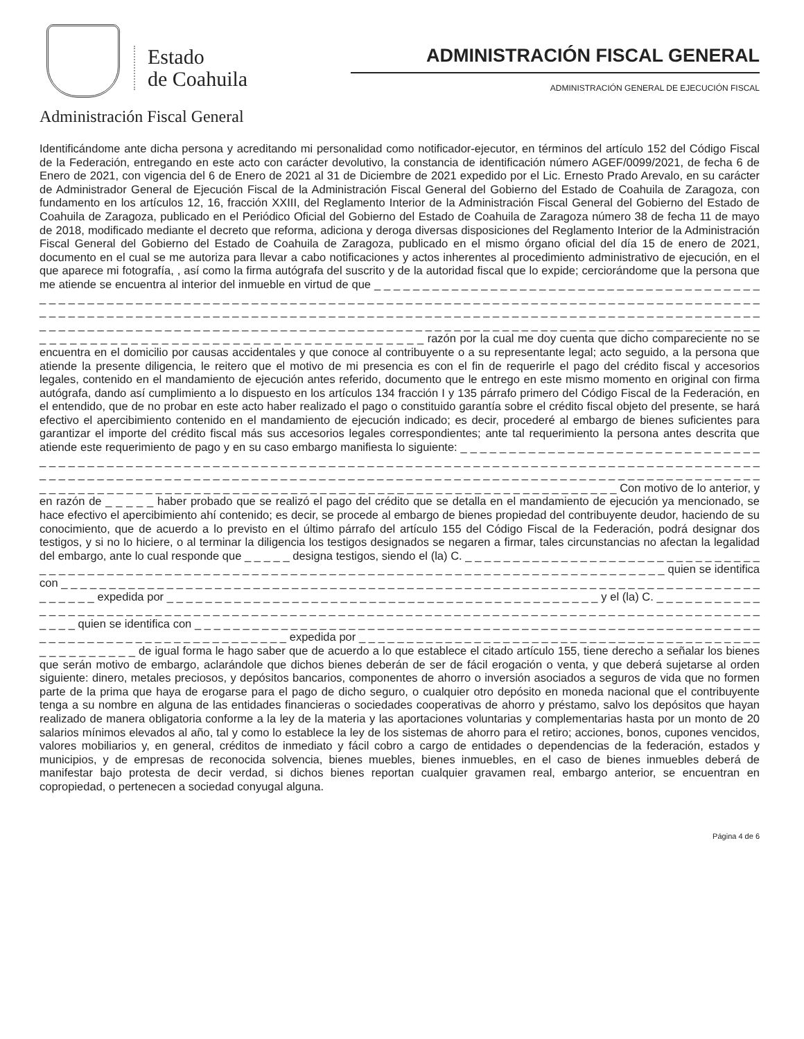Estado
de Coahuila
Administración Fiscal General
ADMINISTRACIÓN FISCAL GENERAL
ADMINISTRACIÓN GENERAL DE EJECUCIÓN FISCAL
Identificándome ante dicha persona y acreditando mi personalidad como notificador-ejecutor, en términos del artículo 152 del Código Fiscal de la Federación, entregando en este acto con carácter devolutivo, la constancia de identificación número AGEF/0099/2021, de fecha 6 de Enero de 2021, con vigencia del 6 de Enero de 2021 al 31 de Diciembre de 2021 expedido por el Lic. Ernesto Prado Arevalo, en su carácter de Administrador General de Ejecución Fiscal de la Administración Fiscal General del Gobierno del Estado de Coahuila de Zaragoza, con fundamento en los artículos 12, 16, fracción XXIII, del Reglamento Interior de la Administración Fiscal General del Gobierno del Estado de Coahuila de Zaragoza, publicado en el Periódico Oficial del Gobierno del Estado de Coahuila de Zaragoza número 38 de fecha 11 de mayo de 2018, modificado mediante el decreto que reforma, adiciona y deroga diversas disposiciones del Reglamento Interior de la Administración Fiscal General del Gobierno del Estado de Coahuila de Zaragoza, publicado en el mismo órgano oficial del día 15 de enero de 2021, documento en el cual se me autoriza para llevar a cabo notificaciones y actos inherentes al procedimiento administrativo de ejecución, en el que aparece mi fotografía, , así como la firma autógrafa del suscrito y de la autoridad fiscal que lo expide; cerciorándome que la persona que me atiende se encuentra al interior del inmueble en virtud de que _ _ _ _ _ _ _ _ _ _ _ _ _ _ _ _ _ _ _ _ _ _ _ _ _ _ _ _ _ _ _ _ _ _ _ _ _ _ _ _ _ _ _ _ _ _ _ _ _ _ _ _ _ _ _ _ _ _ _ _ _ _ _ _ _ _ _ _ _ _ _ _ _ _ _ _ _ _ _ _ _ _ _ _ _ _ _ _ _ _ _ _ _ _ _ _ _ _ _ _ _ _ _ _ _ _ _ _ _ _ _ _ _ _ _ _ _ _ _ _ _ _ _ _ _ _ _ _ _ _ _ _ _ _ _ _ _ _ _ _ _ _ _ _ _ _ _ _ _ _ _ _ _ _ _ _ _ _ _ _ _ _ _ _ _ _ _ _ _ _ _ _ _ _ _ _ _ _ _ _ _ _ _ _ _ _ _ _ _ _ _ _ _ _ _ _ _ _ _ _ _ _ _ _ _ _ _ _ _ _ _ _ _ _ _ _ _ _ _ _ _ _ _ _ _ _ _ _ _ _ _ _ _ _ _ _ _ _ _ _ _ _ _ _ _ _ _ _ _ _ _ _ _ _ _ _ _ _ _ _ _ _ _ _ _ _ _ _ _ _ _ _ _ _ _ _ _ _ _ _ _ _ _ _ _ _ _ _ _ _ _ _ _ _ _ _ _ _ _ _ _ _ _ razón por la cual me doy cuenta que dicho compareciente no se encuentra en el domicilio por causas accidentales y que conoce al contribuyente o a su representante legal; acto seguido, a la persona que atiende la presente diligencia, le reitero que el motivo de mi presencia es con el fin de requerirle el pago del crédito fiscal y accesorios legales, contenido en el mandamiento de ejecución antes referido, documento que le entrego en este mismo momento en original con firma autógrafa, dando así cumplimiento a lo dispuesto en los artículos 134 fracción I y 135 párrafo primero del Código Fiscal de la Federación, en el entendido, que de no probar en este acto haber realizado el pago o constituido garantía sobre el crédito fiscal objeto del presente, se hará efectivo el apercibimiento contenido en el mandamiento de ejecución indicado; es decir, procederé al embargo de bienes suficientes para garantizar el importe del crédito fiscal más sus accesorios legales correspondientes; ante tal requerimiento la persona antes descrita que atiende este requerimiento de pago y en su caso embargo manifiesta lo siguiente: _ _ _ _ _ _ _ _ _ _ _ _ _ _ _ _ _ _ _ _ _ _ _ _ _ _ _ _ _ _ _ _ _ _ _ _ _ _ _ _ _ _ _ _ _ _ _ _ _ _ _ _ _ _ _ _ _ _ _ _ _ _ _ _ _ _ _ _ _ _ _ _ _ _ _ _ _ _ _ _ _ _ _ _ _ _ _ _ _ _ _ _ _ _ _ _ _ _ _ _ _ _ _ _ _ _ _ _ _ _ _ _ _ _ _ _ _ _ _ _ _ _ _ _ _ _ _ _ _ _ _ _ _ _ _ _ _ _ _ _ _ _ _ _ _ _ _ _ _ _ _ _ _ _ _ _ _ _ _ _ _ _ _ _ _ _ _ _ _ _ _ _ _ _ _ _ _ _ _ _ _ _ _ _ _ _ _ _ _ _ _ _ _ _ _ _ _ _ _ _ _ _ _ _ _ _ _ _ _ _ _ _ _ _ _ _ _ _ _ _ _ _ _ _ _ _ _ _ _ _ _ _ _ _ _ _ _ _ _ _ _ Con motivo de lo anterior, y en razón de _ _ _ _ _ haber probado que se realizó el pago del crédito que se detalla en el mandamiento de ejecución ya mencionado, se hace efectivo el apercibimiento ahí contenido; es decir, se procede al embargo de bienes propiedad del contribuyente deudor, haciendo de su conocimiento, que de acuerdo a lo previsto en el último párrafo del artículo 155 del Código Fiscal de la Federación, podrá designar dos testigos, y si no lo hiciere, o al terminar la diligencia los testigos designados se negaren a firmar, tales circunstancias no afectan la legalidad del embargo, ante lo cual responde que _ _ _ _ _ designa testigos, siendo el (la) C. _ _ _ _ _ _ _ _ _ _ _ _ _ _ _ _ _ _ _ _ _ _ _ _ _ _ _ _ _ _ _ _ _ _ _ _ _ _ _ _ _ _ _ _ _ _ _ _ _ _ _ _ _ _ _ _ _ _ _ _ _ _ _ _ _ _ _ _ _ _ _ _ _ _ _ _ _ _ _ _ _ _ _ _ _ _ _ _ _ _ _ _ _ _ _ _ quien se identifica con _ _ _ _ _ _ _ _ _ _ _ _ _ _ _ _ _ _ _ _ _ _ _ _ _ _ _ _ _ _ _ _ _ _ _ _ _ _ _ _ _ _ _ _ _ _ _ _ _ _ _ _ _ _ _ _ _ _ _ _ _ _ _ _ _ _ _ _ _ _ _ _ _ _ _ _ _ _ _ expedida por _ _ _ _ _ _ _ _ _ _ _ _ _ _ _ _ _ _ _ _ _ _ _ _ _ _ _ _ _ _ _ _ _ _ _ _ _ _ _ _ _ _ _ _ _ y el (la) C. _ _ _ _ _ _ _ _ _ _ _ _ _ _ _ _ _ _ _ _ _ _ _ _ _ _ _ _ _ _ _ _ _ _ _ _ _ _ _ _ _ _ _ _ _ _ _ _ _ _ _ _ _ _ _ _ _ _ _ _ _ _ _ _ _ _ _ _ _ _ _ _ _ _ _ _ _ _ _ _ _ _ _ _ _ _ _ _ _ _ quien se identifica con _ _ _ _ _ _ _ _ _ _ _ _ _ _ _ _ _ _ _ _ _ _ _ _ _ _ _ _ _ _ _ _ _ _ _ _ _ _ _ _ _ _ _ _ _ _ _ _ _ _ _ _ _ _ _ _ _ _ _ _ _ _ _ _ _ _ _ _ _ _ _ _ _ _ _ _ _ _ _ _ _ _ _ _ _ expedida por _ _ _ _ _ _ _ _ _ _ _ _ _ _ _ _ _ _ _ _ _ _ _ _ _ _ _ _ _ _ _ _ _ _ _ _ _ _ _ _ _ _ _ _ _ _ _ _ _ _ _ _ de igual forma le hago saber que de acuerdo a lo que establece el citado artículo 155, tiene derecho a señalar los bienes que serán motivo de embargo, aclarándole que dichos bienes deberán de ser de fácil erogación o venta, y que deberá sujetarse al orden siguiente: dinero, metales preciosos, y depósitos bancarios, componentes de ahorro o inversión asociados a seguros de vida que no formen parte de la prima que haya de erogarse para el pago de dicho seguro, o cualquier otro depósito en moneda nacional que el contribuyente tenga a su nombre en alguna de las entidades financieras o sociedades cooperativas de ahorro y préstamo, salvo los depósitos que hayan realizado de manera obligatoria conforme a la ley de la materia y las aportaciones voluntarias y complementarias hasta por un monto de 20 salarios mínimos elevados al año, tal y como lo establece la ley de los sistemas de ahorro para el retiro; acciones, bonos, cupones vencidos, valores mobiliarios y, en general, créditos de inmediato y fácil cobro a cargo de entidades o dependencias de la federación, estados y municipios, y de empresas de reconocida solvencia, bienes muebles, bienes inmuebles, en el caso de bienes inmuebles deberá de manifestar bajo protesta de decir verdad, si dichos bienes reportan cualquier gravamen real, embargo anterior, se encuentran en copropiedad, o pertenecen a sociedad conyugal alguna.
Página 4 de 6